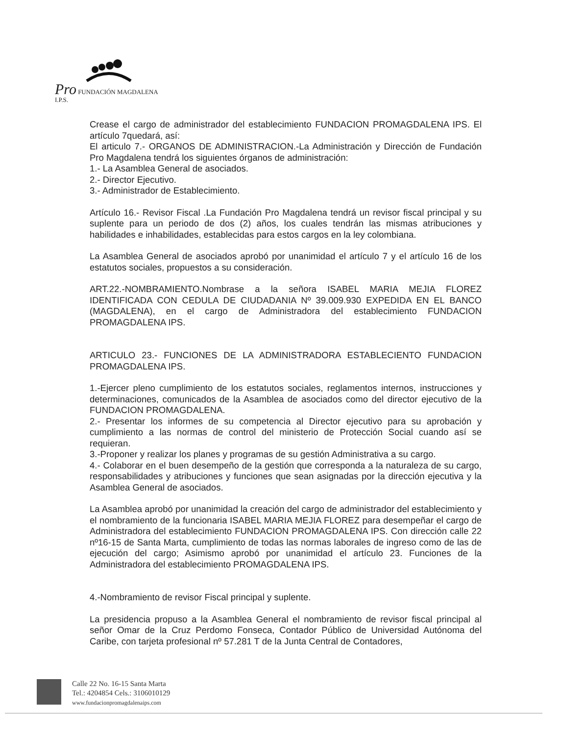Pro FUNDACIÓN MAGDALENA I.P.S.
Crease el cargo de administrador del establecimiento FUNDACION PROMAGDALENA IPS. El artículo 7quedará, así:
El articulo 7.- ORGANOS DE ADMINISTRACION.-La Administración y Dirección de Fundación Pro Magdalena tendrá los siguientes órganos de administración:
1.- La Asamblea General de asociados.
2.- Director Ejecutivo.
3.- Administrador de Establecimiento.
Artículo 16.- Revisor Fiscal .La Fundación Pro Magdalena tendrá un revisor fiscal principal y su suplente para un periodo de dos (2) años, los cuales tendrán las mismas atribuciones y habilidades e inhabilidades, establecidas para estos cargos en la ley colombiana.
La Asamblea General de asociados aprobó por unanimidad el artículo 7 y el artículo 16 de los estatutos sociales, propuestos a su consideración.
ART.22.-NOMBRAMIENTO.Nombrase a la señora ISABEL MARIA MEJIA FLOREZ IDENTIFICADA CON CEDULA DE CIUDADANIA Nº 39.009.930 EXPEDIDA EN EL BANCO (MAGDALENA), en el cargo de Administradora del establecimiento FUNDACION PROMAGDALENA IPS.
ARTICULO 23.- FUNCIONES DE LA ADMINISTRADORA ESTABLECIENTO FUNDACION PROMAGDALENA IPS.
1.-Ejercer pleno cumplimiento de los estatutos sociales, reglamentos internos, instrucciones y determinaciones, comunicados de la Asamblea de asociados como del director ejecutivo de la FUNDACION PROMAGDALENA.
2.- Presentar los informes de su competencia al Director ejecutivo para su aprobación y cumplimiento a las normas de control del ministerio de Protección Social cuando así se requieran.
3.-Proponer y realizar los planes y programas de su gestión Administrativa a su cargo.
4.- Colaborar en el buen desempeño de la gestión que corresponda a la naturaleza de su cargo, responsabilidades y atribuciones y funciones que sean asignadas por la dirección ejecutiva y la Asamblea General de asociados.
La Asamblea aprobó por unanimidad la creación del cargo de administrador del establecimiento y el nombramiento de la funcionaria ISABEL MARIA MEJIA FLOREZ para desempeñar el cargo de Administradora del establecimiento FUNDACION PROMAGDALENA IPS. Con dirección calle 22 nº16-15 de Santa Marta, cumplimiento de todas las normas laborales de ingreso como de las de ejecución del cargo; Asimismo aprobó por unanimidad el artículo 23. Funciones de la Administradora del establecimiento PROMAGDALENA IPS.
4.-Nombramiento de revisor Fiscal principal y suplente.
La presidencia propuso a la Asamblea General el nombramiento de revisor fiscal principal al señor Omar de la Cruz Perdomo Fonseca, Contador Público de Universidad Autónoma del Caribe, con tarjeta profesional nº 57.281 T de la Junta Central de Contadores,
Calle 22 No. 16-15 Santa Marta
Tel.: 4204854 Cels.: 3106010129
www.fundacionpromagdalenaips.com